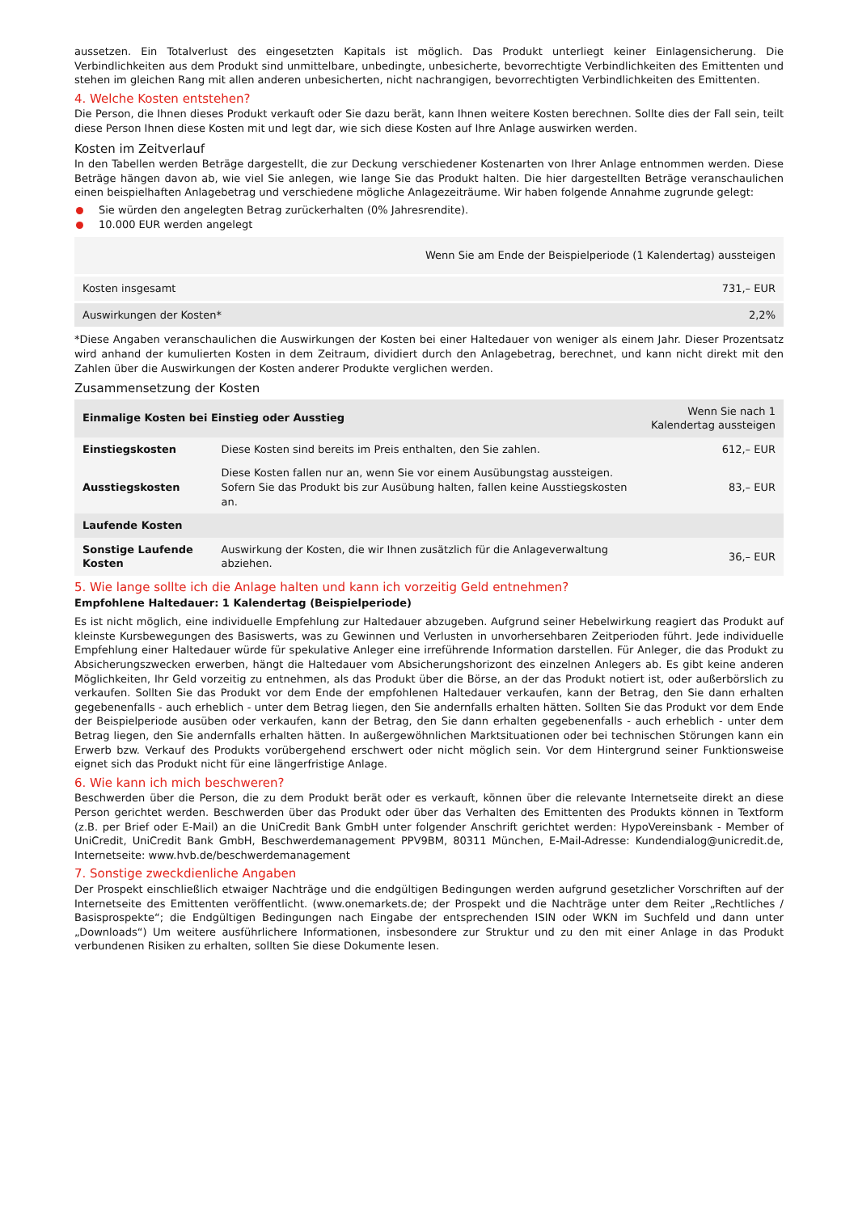aussetzen. Ein Totalverlust des eingesetzten Kapitals ist möglich. Das Produkt unterliegt keiner Einlagensicherung. Die Verbindlichkeiten aus dem Produkt sind unmittelbare, unbedingte, unbesicherte, bevorrechtigte Verbindlichkeiten des Emittenten und stehen im gleichen Rang mit allen anderen unbesicherten, nicht nachrangigen, bevorrechtigten Verbindlichkeiten des Emittenten.
4. Welche Kosten entstehen?
Die Person, die Ihnen dieses Produkt verkauft oder Sie dazu berät, kann Ihnen weitere Kosten berechnen. Sollte dies der Fall sein, teilt diese Person Ihnen diese Kosten mit und legt dar, wie sich diese Kosten auf Ihre Anlage auswirken werden.
Kosten im Zeitverlauf
In den Tabellen werden Beträge dargestellt, die zur Deckung verschiedener Kostenarten von Ihrer Anlage entnommen werden. Diese Beträge hängen davon ab, wie viel Sie anlegen, wie lange Sie das Produkt halten. Die hier dargestellten Beträge veranschaulichen einen beispielhaften Anlagebetrag und verschiedene mögliche Anlagezeiträume. Wir haben folgende Annahme zugrunde gelegt:
Sie würden den angelegten Betrag zurückerhalten (0% Jahresrendite).
10.000 EUR werden angelegt
| | Wenn Sie am Ende der Beispielperiode (1 Kalendertag) aussteigen |
| --- | --- |
| Kosten insgesamt | 731,– EUR |
| Auswirkungen der Kosten* | 2,2% |
*Diese Angaben veranschaulichen die Auswirkungen der Kosten bei einer Haltedauer von weniger als einem Jahr. Dieser Prozentsatz wird anhand der kumulierten Kosten in dem Zeitraum, dividiert durch den Anlagebetrag, berechnet, und kann nicht direkt mit den Zahlen über die Auswirkungen der Kosten anderer Produkte verglichen werden.
Zusammensetzung der Kosten
| Einmalige Kosten bei Einstieg oder Ausstieg | | Wenn Sie nach 1 Kalendertag aussteigen |
| --- | --- | --- |
| Einstiegskosten | Diese Kosten sind bereits im Preis enthalten, den Sie zahlen. | 612,– EUR |
| Ausstiegskosten | Diese Kosten fallen nur an, wenn Sie vor einem Ausübungstag aussteigen. Sofern Sie das Produkt bis zur Ausübung halten, fallen keine Ausstiegskosten an. | 83,– EUR |
| Laufende Kosten | | |
| Sonstige Laufende Kosten | Auswirkung der Kosten, die wir Ihnen zusätzlich für die Anlageverwaltung abziehen. | 36,– EUR |
5. Wie lange sollte ich die Anlage halten und kann ich vorzeitig Geld entnehmen?
Empfohlene Haltedauer: 1 Kalendertag (Beispielperiode)
Es ist nicht möglich, eine individuelle Empfehlung zur Haltedauer abzugeben. Aufgrund seiner Hebelwirkung reagiert das Produkt auf kleinste Kursbewegungen des Basiswerts, was zu Gewinnen und Verlusten in unvorhersehbaren Zeitperioden führt. Jede individuelle Empfehlung einer Haltedauer würde für spekulative Anleger eine irreführende Information darstellen. Für Anleger, die das Produkt zu Absicherungszwecken erwerben, hängt die Haltedauer vom Absicherungshorizont des einzelnen Anlegers ab. Es gibt keine anderen Möglichkeiten, Ihr Geld vorzeitig zu entnehmen, als das Produkt über die Börse, an der das Produkt notiert ist, oder außerbörslich zu verkaufen. Sollten Sie das Produkt vor dem Ende der empfohlenen Haltedauer verkaufen, kann der Betrag, den Sie dann erhalten gegebenenfalls - auch erheblich - unter dem Betrag liegen, den Sie andernfalls erhalten hätten. Sollten Sie das Produkt vor dem Ende der Beispielperiode ausüben oder verkaufen, kann der Betrag, den Sie dann erhalten gegebenenfalls - auch erheblich - unter dem Betrag liegen, den Sie andernfalls erhalten hätten. In außergewöhnlichen Marktsituationen oder bei technischen Störungen kann ein Erwerb bzw. Verkauf des Produkts vorübergehend erschwert oder nicht möglich sein. Vor dem Hintergrund seiner Funktionsweise eignet sich das Produkt nicht für eine längerfristige Anlage.
6. Wie kann ich mich beschweren?
Beschwerden über die Person, die zu dem Produkt berät oder es verkauft, können über die relevante Internetseite direkt an diese Person gerichtet werden. Beschwerden über das Produkt oder über das Verhalten des Emittenten des Produkts können in Textform (z.B. per Brief oder E-Mail) an die UniCredit Bank GmbH unter folgender Anschrift gerichtet werden: HypoVereinsbank - Member of UniCredit, UniCredit Bank GmbH, Beschwerdemanagement PPV9BM, 80311 München, E-Mail-Adresse: Kundendialog@unicredit.de, Internetseite: www.hvb.de/beschwerdemanagement
7. Sonstige zweckdienliche Angaben
Der Prospekt einschließlich etwaiger Nachträge und die endgültigen Bedingungen werden aufgrund gesetzlicher Vorschriften auf der Internetseite des Emittenten veröffentlicht. (www.onemarkets.de; der Prospekt und die Nachträge unter dem Reiter „Rechtliches / Basisprospekte“; die Endgültigen Bedingungen nach Eingabe der entsprechenden ISIN oder WKN im Suchfeld und dann unter „Downloads“) Um weitere ausführlichere Informationen, insbesondere zur Struktur und zu den mit einer Anlage in das Produkt verbundenen Risiken zu erhalten, sollten Sie diese Dokumente lesen.